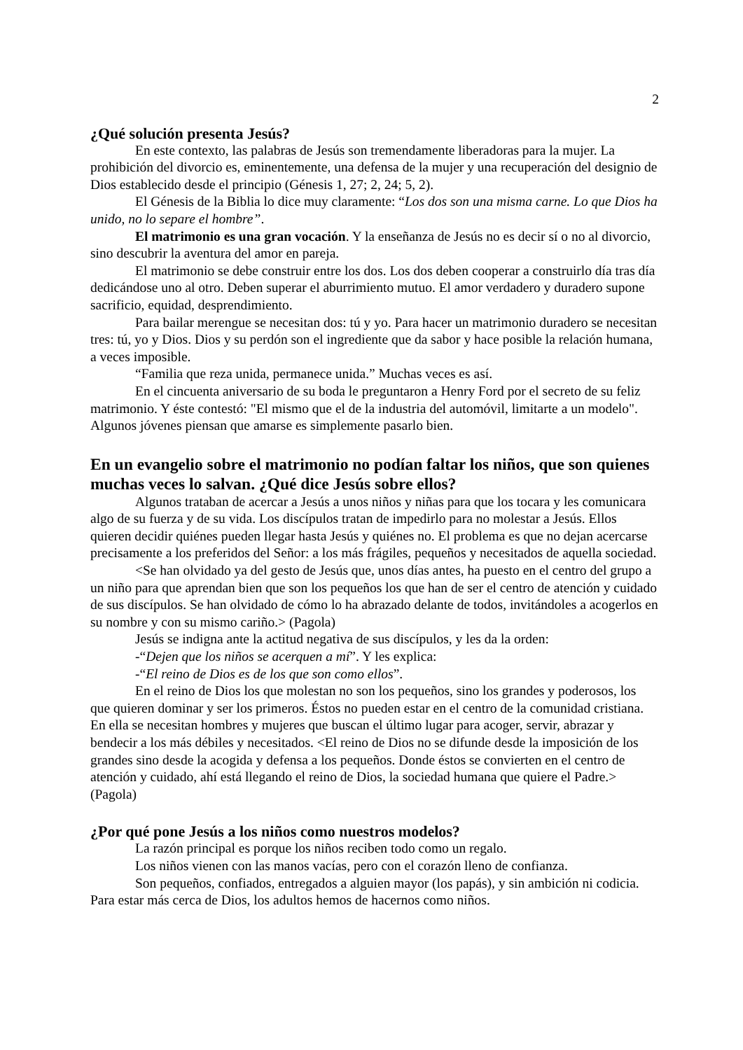2
¿Qué solución presenta Jesús?
En este contexto, las palabras de Jesús son tremendamente liberadoras para la mujer. La prohibición del divorcio es, eminentemente, una defensa de la mujer y una recuperación del designio de Dios establecido desde el principio (Génesis 1, 27; 2, 24; 5, 2).
El Génesis de la Biblia lo dice muy claramente: “Los dos son una misma carne. Lo que Dios ha unido, no lo separe el hombre”.
El matrimonio es una gran vocación. Y la enseñanza de Jesús no es decir sí o no al divorcio, sino descubrir la aventura del amor en pareja.
El matrimonio se debe construir entre los dos. Los dos deben cooperar a construirlo día tras día dedicándose uno al otro. Deben superar el aburrimiento mutuo. El amor verdadero y duradero supone sacrificio, equidad, desprendimiento.
Para bailar merengue se necesitan dos: tú y yo. Para hacer un matrimonio duradero se necesitan tres: tú, yo y Dios. Dios y su perdón son el ingrediente que da sabor y hace posible la relación humana, a veces imposible.
“Familia que reza unida, permanece unida.” Muchas veces es así.
En el cincuenta aniversario de su boda le preguntaron a Henry Ford por el secreto de su feliz matrimonio. Y éste contestó: "El mismo que el de la industria del automóvil, limitarte a un modelo". Algunos jóvenes piensan que amarse es simplemente pasarlo bien.
En un evangelio sobre el matrimonio no podían faltar los niños, que son quienes muchas veces lo salvan. ¿Qué dice Jesús sobre ellos?
Algunos trataban de acercar a Jesús a unos niños y niñas para que los tocara y les comunicara algo de su fuerza y de su vida. Los discípulos tratan de impedirlo para no molestar a Jesús. Ellos quieren decidir quiénes pueden llegar hasta Jesús y quiénes no. El problema es que no dejan acercarse precisamente a los preferidos del Señor: a los más frágiles, pequeños y necesitados de aquella sociedad.
<Se han olvidado ya del gesto de Jesús que, unos días antes, ha puesto en el centro del grupo a un niño para que aprendan bien que son los pequeños los que han de ser el centro de atención y cuidado de sus discípulos. Se han olvidado de cómo lo ha abrazado delante de todos, invitándoles a acogerlos en su nombre y con su mismo cariño.> (Pagola)
Jesús se indigna ante la actitud negativa de sus discípulos, y les da la orden:
-“Dejen que los niños se acerquen a mí”. Y les explica:
-“El reino de Dios es de los que son como ellos”.
En el reino de Dios los que molestan no son los pequeños, sino los grandes y poderosos, los que quieren dominar y ser los primeros. Éstos no pueden estar en el centro de la comunidad cristiana. En ella se necesitan hombres y mujeres que buscan el último lugar para acoger, servir, abrazar y bendecir a los más débiles y necesitados. <El reino de Dios no se difunde desde la imposición de los grandes sino desde la acogida y defensa a los pequeños. Donde éstos se convierten en el centro de atención y cuidado, ahí está llegando el reino de Dios, la sociedad humana que quiere el Padre.> (Pagola)
¿Por qué pone Jesús a los niños como nuestros modelos?
La razón principal es porque los niños reciben todo como un regalo.
Los niños vienen con las manos vacías, pero con el corazón lleno de confianza.
Son pequeños, confiados, entregados a alguien mayor (los papás), y sin ambición ni codicia. Para estar más cerca de Dios, los adultos hemos de hacernos como niños.